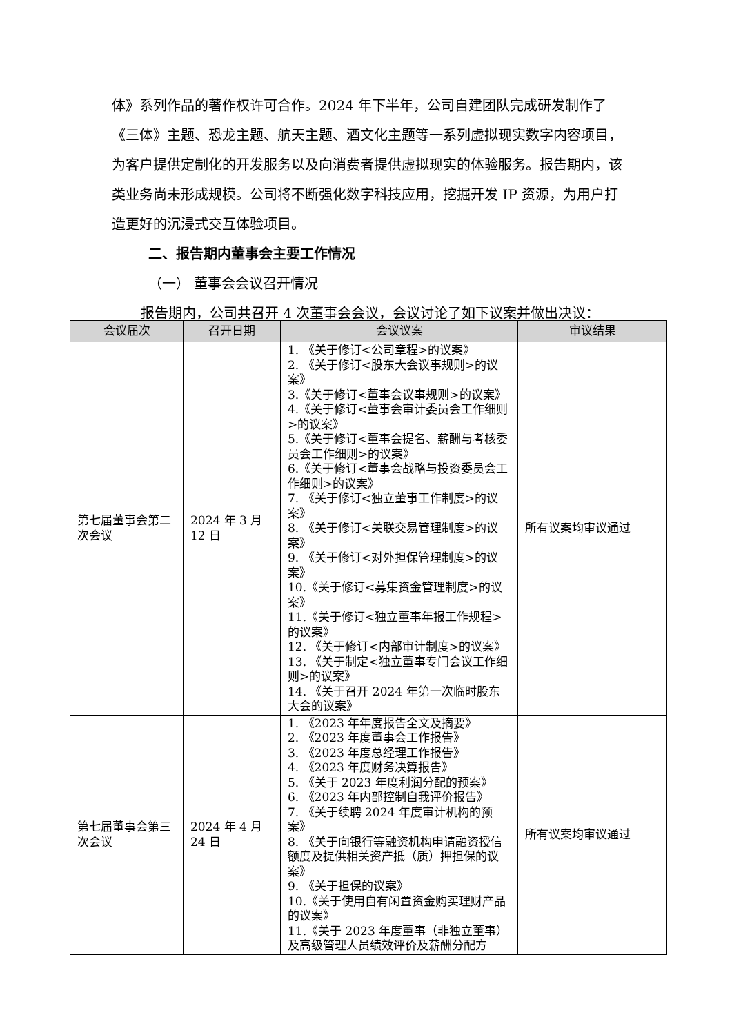体》系列作品的著作权许可合作。2024 年下半年，公司自建团队完成研发制作了《三体》主题、恐龙主题、航天主题、酒文化主题等一系列虚拟现实数字内容项目，为客户提供定制化的开发服务以及向消费者提供虚拟现实的体验服务。报告期内，该类业务尚未形成规模。公司将不断强化数字科技应用，挖掘开发 IP 资源，为用户打造更好的沉浸式交互体验项目。
二、报告期内董事会主要工作情况
（一） 董事会会议召开情况
报告期内，公司共召开 4 次董事会会议，会议讨论了如下议案并做出决议：
| 会议届次 | 召开日期 | 会议议案 | 审议结果 |
| --- | --- | --- | --- |
| 第七届董事会第二次会议 | 2024 年 3 月 12 日 | 1. 《关于修订<公司章程>的议案》 2. 《关于修订<股东大会议事规则>的议案》 3.《关于修订<董事会议事规则>的议案》 4.《关于修订<董事会审计委员会工作细则>的议案》 5.《关于修订<董事会提名、薪酬与考核委员会工作细则>的议案》 6.《关于修订<董事会战略与投资委员会工作细则>的议案》 7. 《关于修订<独立董事工作制度>的议案》 8. 《关于修订<关联交易管理制度>的议案》 9. 《关于修订<对外担保管理制度>的议案》 10.《关于修订<募集资金管理制度>的议案》 11.《关于修订<独立董事年报工作规程>的议案》 12. 《关于修订<内部审计制度>的议案》 13. 《关于制定<独立董事专门会议工作细则>的议案》 14. 《关于召开 2024 年第一次临时股东大会的议案》 | 所有议案均审议通过 |
| 第七届董事会第三次会议 | 2024 年 4 月 24 日 | 1. 《2023 年年度报告全文及摘要》 2. 《2023 年度董事会工作报告》 3. 《2023 年度总经理工作报告》 4. 《2023 年度财务决算报告》 5. 《关于 2023 年度利润分配的预案》 6. 《2023 年内部控制自我评价报告》 7. 《关于续聘 2024 年度审计机构的预案》 8. 《关于向银行等融资机构申请融资授信额度及提供相关资产抵（质）押担保的议案》 9. 《关于担保的议案》 10.《关于使用自有闲置资金购买理财产品的议案》 11.《关于 2023 年度董事（非独立董事）及高级管理人员绩效评价及薪酬分配方 | 所有议案均审议通过 |